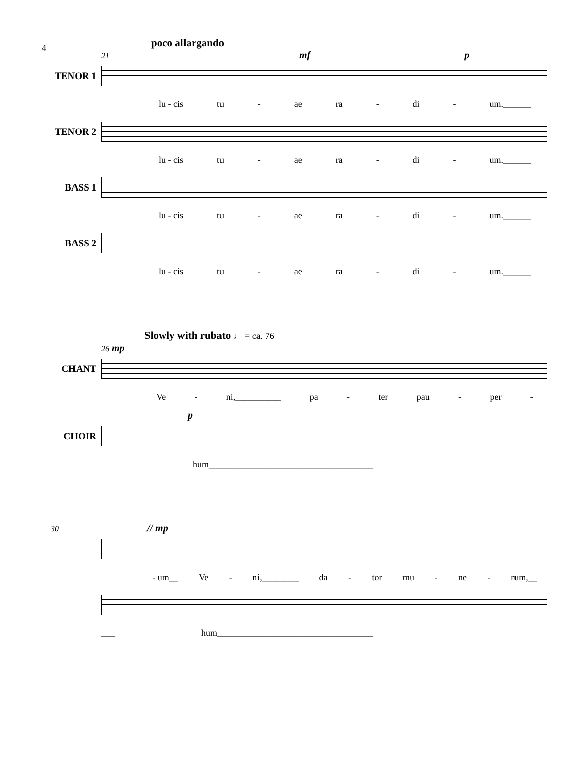4
poco allargando
21 mf p
TENOR 1
lu - cis tu - ae ra - di - um.______
TENOR 2
lu - cis tu - ae ra - di - um.______
BASS 1
lu - cis tu - ae ra - di - um.______
BASS 2
lu - cis tu - ae ra - di - um.______
Slowly with rubato ♩ = ca. 76
26 mp
CHANT
Ve - ni,__________ pa - ter pau - per -
p
CHOIR
hum____________________________________
30 // mp
- um__ Ve - ni,________ da - tor mu - ne - rum,__
___ hum__________________________________